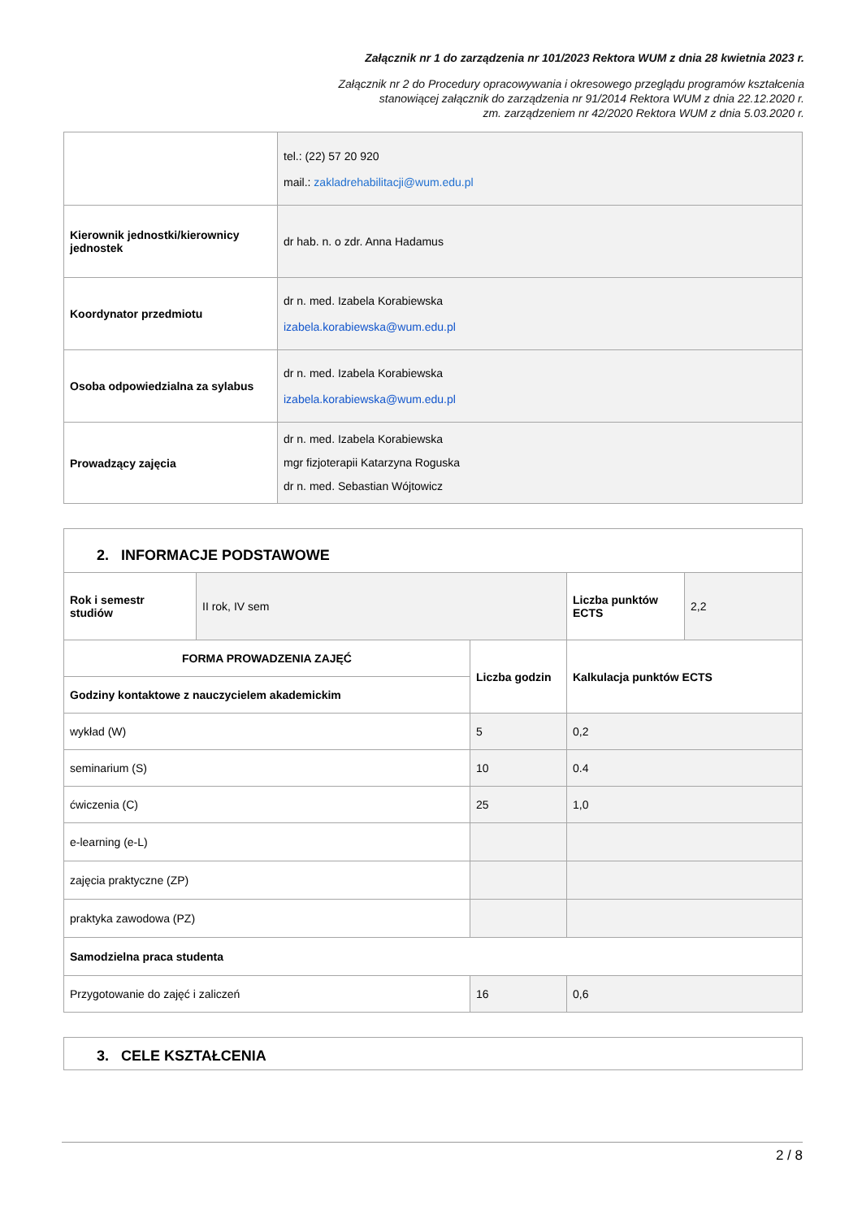Załącznik nr 1 do zarządzenia nr 101/2023 Rektora WUM z dnia 28 kwietnia 2023 r.
Załącznik nr 2 do Procedury opracowywania i okresowego przeglądu programów kształcenia
stanowiącej załącznik do zarządzenia nr 91/2014 Rektora WUM z dnia 22.12.2020 r.
zm. zarządzeniem nr 42/2020 Rektora WUM z dnia 5.03.2020 r.
| | tel.: (22) 57 20 920 mail.: zakladrehabilitacji@wum.edu.pl |
| Kierownik jednostki/kierownicy jednostek | dr hab. n. o zdr. Anna Hadamus |
| Koordynator przedmiotu | dr n. med. Izabela Korabiewska izabela.korabiewska@wum.edu.pl |
| Osoba odpowiedzialna za sylabus | dr n. med. Izabela Korabiewska izabela.korabiewska@wum.edu.pl |
| Prowadzący zajęcia | dr n. med. Izabela Korabiewska mgr fizjoterapii Katarzyna Roguska dr n. med. Sebastian Wójtowicz |
| 2. INFORMACJE PODSTAWOWE | | | | |
| Rok i semestr studiów | II rok, IV sem | | Liczba punktów ECTS | 2,2 |
| FORMA PROWADZENIA ZAJĘĆ | | Liczba godzin | Kalkulacja punktów ECTS | |
| Godziny kontaktowe z nauczycielem akademickim | | | | |
| wykład (W) | | 5 | 0,2 | |
| seminarium (S) | | 10 | 0.4 | |
| ćwiczenia (C) | | 25 | 1,0 | |
| e-learning (e-L) | | | | |
| zajęcia praktyczne (ZP) | | | | |
| praktyka zawodowa (PZ) | | | | |
| Samodzielna praca studenta | | | | |
| Przygotowanie do zajęć i zaliczeń | | 16 | 0,6 | |
| 3. CELE KSZTAŁCENIA |
2 / 8